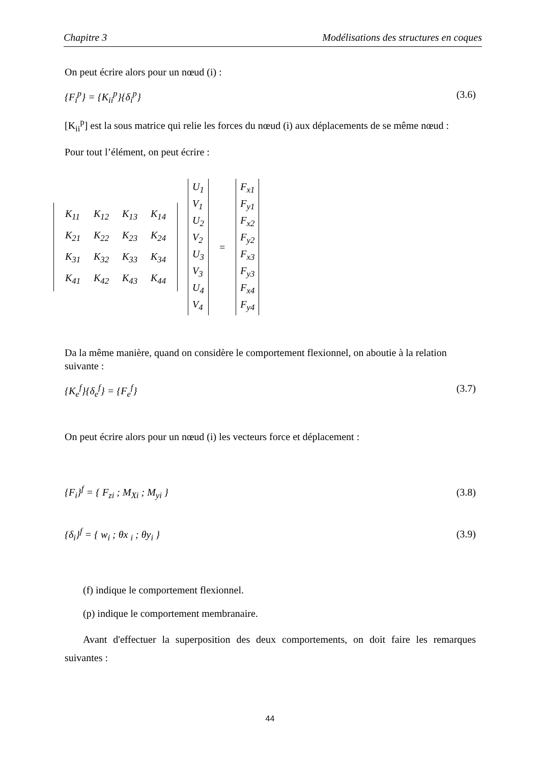Chapitre 3 Modélisations des structures en coques
On peut écrire alors pour un nœud (i) :
{F<sub>i</sub><sup>p</sup>} = {K<sub>ii</sub><sup>p</sup>}{δ<sub>i</sub><sup>p</sup>} (3.6)
[K<sub>ii</sub><sup>p</sup>] est la sous matrice qui relie les forces du nœud (i) aux déplacements de se même nœud :
Pour tout l’élément, on peut écrire :
| K<sub>11</sub> | K<sub>12</sub> | K<sub>13</sub> | K<sub>14</sub> |
| K<sub>21</sub> | K<sub>22</sub> | K<sub>23</sub> | K<sub>24</sub> |
| K<sub>31</sub> | K<sub>32</sub> | K<sub>33</sub> | K<sub>34</sub> |
| K<sub>41</sub> | K<sub>42</sub> | K<sub>43</sub> | K<sub>44</sub> |
U<sub>1</sub>
V<sub>1</sub>
U<sub>2</sub>
V<sub>2</sub>
U<sub>3</sub>
V<sub>3</sub>
U<sub>4</sub>
V<sub>4</sub>
=
F<sub>x1</sub>
F<sub>y1</sub>
F<sub>x2</sub>
F<sub>y2</sub>
F<sub>x3</sub>
F<sub>y3</sub>
F<sub>x4</sub>
F<sub>y4</sub>
Da la même manière, quand on considère le comportement flexionnel, on aboutie à la relation suivante :
{K<sub>e</sub><sup>f</sup>}{δ<sub>e</sub><sup>f</sup>} = {F<sub>e</sub><sup>f</sup>} (3.7)
On peut écrire alors pour un nœud (i) les vecteurs force et déplacement :
{F<sub>i</sub>}<sup>f</sup> = { F<sub>zi</sub> ; M<sub>Xi</sub> ; M<sub>yi</sub> } (3.8)
{δ<sub>i</sub>}<sup>f</sup> = { w<sub>i</sub> ; θx <sub>i</sub> ; θy<sub>i</sub> } (3.9)
(f) indique le comportement flexionnel.
(p) indique le comportement membranaire.
Avant d'effectuer la superposition des deux comportements, on doit faire les remarques suivantes :
44